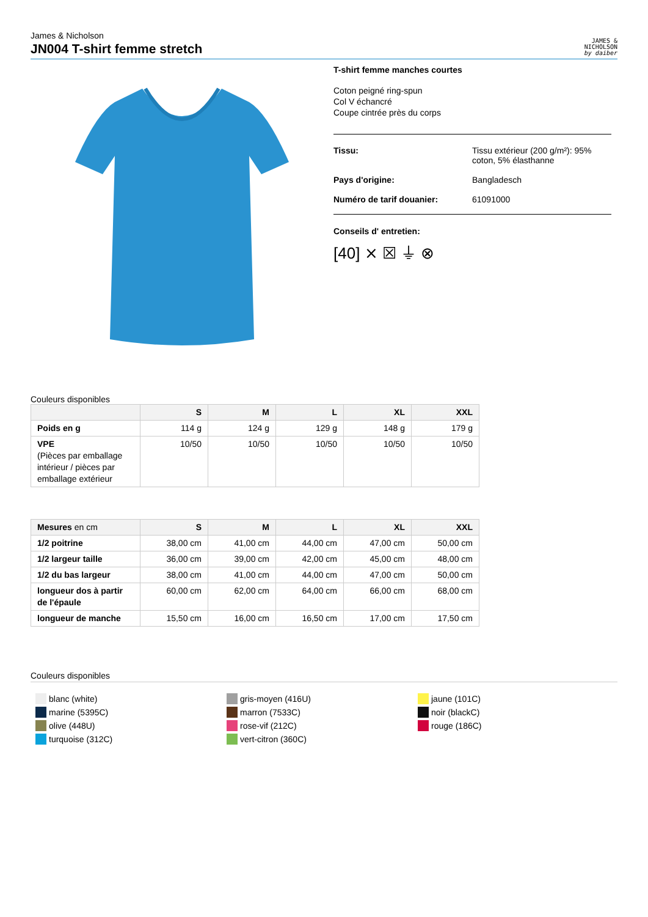James & Nicholson
JN004 T-shirt femme stretch
JAMES &
NICHOLSON
by daiber
T-shirt femme manches courtes
Coton peigné ring-spun
Col V échancré
Coupe cintrée près du corps
Tissu: Tissu extérieur (200 g/m²): 95%
coton, 5% élasthanne
Pays d'origine: Bangladesch
Numéro de tarif douanier: 61091000
Conseils d' entretien:
[40] ⨯ ☒ ⏚ ⊗
Couleurs disponibles
| | S | M | L | XL | XXL |
| --- | --- | --- | --- | --- | --- |
| Poids en g | 114 g | 124 g | 129 g | 148 g | 179 g |
| VPE (Pièces par emballage intérieur / pièces par emballage extérieur | 10/50 | 10/50 | 10/50 | 10/50 | 10/50 |
| Mesures en cm | S | M | L | XL | XXL |
| --- | --- | --- | --- | --- | --- |
| 1/2 poitrine | 38,00 cm | 41,00 cm | 44,00 cm | 47,00 cm | 50,00 cm |
| 1/2 largeur taille | 36,00 cm | 39,00 cm | 42,00 cm | 45,00 cm | 48,00 cm |
| 1/2 du bas largeur | 38,00 cm | 41,00 cm | 44,00 cm | 47,00 cm | 50,00 cm |
| longueur dos à partir de l'épaule | 60,00 cm | 62,00 cm | 64,00 cm | 66,00 cm | 68,00 cm |
| longueur de manche | 15,50 cm | 16,00 cm | 16,50 cm | 17,00 cm | 17,50 cm |
Couleurs disponibles
blanc (white)
marine (5395C)
olive (448U)
turquoise (312C)
gris-moyen (416U)
marron (7533C)
rose-vif (212C)
vert-citron (360C)
jaune (101C)
noir (blackC)
rouge (186C)